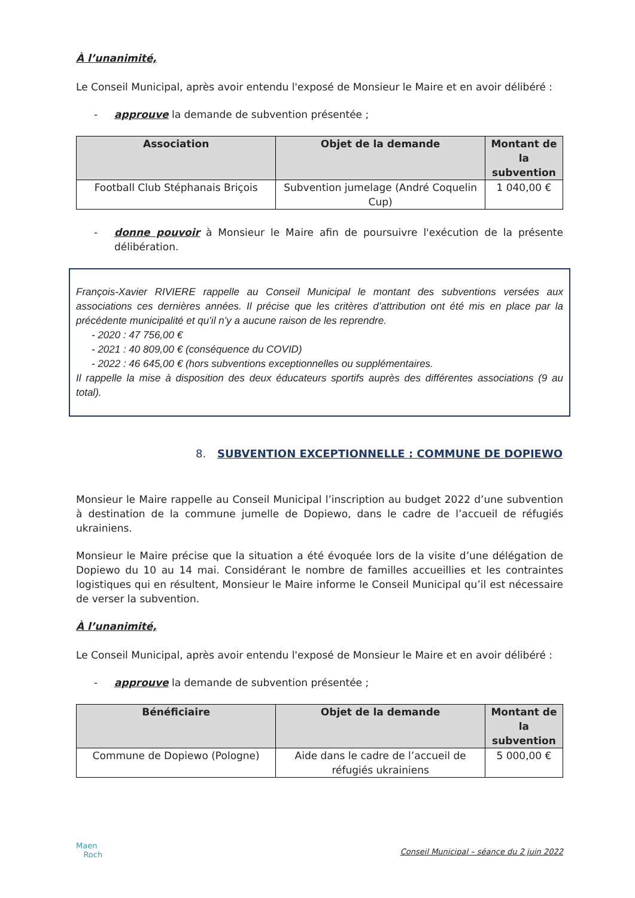À l’unanimité,
Le Conseil Municipal, après avoir entendu l'exposé de Monsieur le Maire et en avoir délibéré :
- approuve la demande de subvention présentée ;
| Association | Objet de la demande | Montant de la subvention |
| --- | --- | --- |
| Football Club Stéphanais Briçois | Subvention jumelage (André Coquelin Cup) | 1 040,00 € |
- donne pouvoir à Monsieur le Maire afin de poursuivre l'exécution de la présente délibération.
François-Xavier RIVIERE rappelle au Conseil Municipal le montant des subventions versées aux associations ces dernières années. Il précise que les critères d’attribution ont été mis en place par la précédente municipalité et qu’il n’y a aucune raison de les reprendre.
- 2020 : 47 756,00 €
- 2021 : 40 809,00 € (conséquence du COVID)
- 2022 : 46 645,00 € (hors subventions exceptionnelles ou supplémentaires.
Il rappelle la mise à disposition des deux éducateurs sportifs auprès des différentes associations (9 au total).
8. SUBVENTION EXCEPTIONNELLE : COMMUNE DE DOPIEWO
Monsieur le Maire rappelle au Conseil Municipal l’inscription au budget 2022 d’une subvention à destination de la commune jumelle de Dopiewo, dans le cadre de l’accueil de réfugiés ukrainiens.
Monsieur le Maire précise que la situation a été évoquée lors de la visite d’une délégation de Dopiewo du 10 au 14 mai. Considérant le nombre de familles accueillies et les contraintes logistiques qui en résultent, Monsieur le Maire informe le Conseil Municipal qu’il est nécessaire de verser la subvention.
À l’unanimité,
Le Conseil Municipal, après avoir entendu l'exposé de Monsieur le Maire et en avoir délibéré :
- approuve la demande de subvention présentée ;
| Bénéficiaire | Objet de la demande | Montant de la subvention |
| --- | --- | --- |
| Commune de Dopiewo (Pologne) | Aide dans le cadre de l’accueil de réfugiés ukrainiens | 5 000,00 € |
Maen
Roch
Conseil Municipal – séance du 2 juin 2022